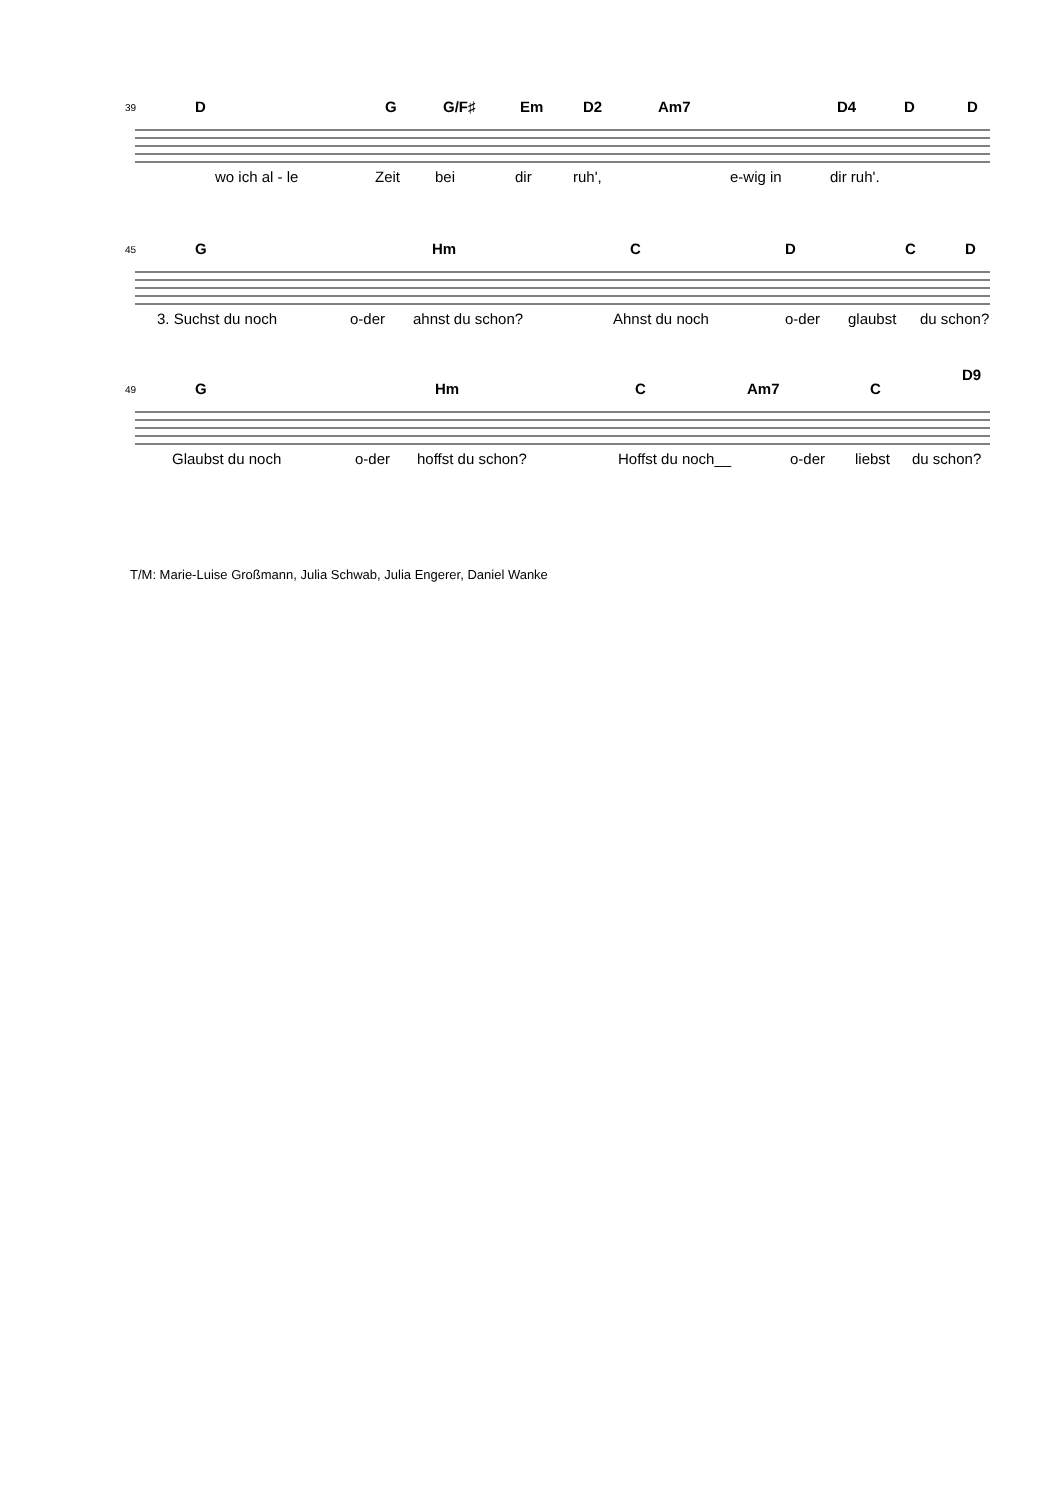39 D G G/F♯ Em D2 Am7 D4 D D
wo ich al - le Zeit bei dir ruh', e-wig in dir ruh'.
45 G Hm C D C D
3. Suchst du noch o-der ahnst du schon? Ahnst du noch o-der glaubst du schon?
49 G Hm C Am7 C
D9
Glaubst du noch o-der hoffst du schon? Hoffst du noch__ o-der liebst du schon?
T/M: Marie-Luise Großmann, Julia Schwab, Julia Engerer, Daniel Wanke